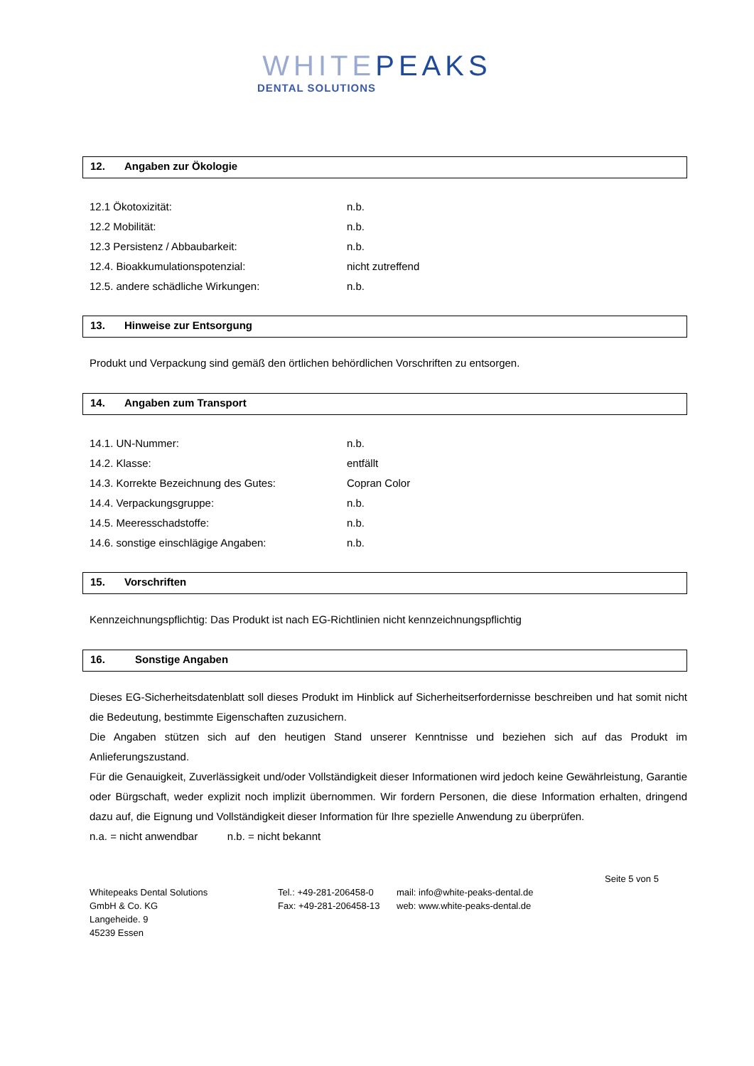WHITEPEAKS
DENTAL SOLUTIONS
12. Angaben zur Ökologie
12.1 Ökotoxizität: n.b.
12.2 Mobilität: n.b.
12.3 Persistenz / Abbaubarkeit: n.b.
12.4. Bioakkumulationspotenzial: nicht zutreffend
12.5. andere schädliche Wirkungen: n.b.
13. Hinweise zur Entsorgung
Produkt und Verpackung sind gemäß den örtlichen behördlichen Vorschriften zu entsorgen.
14. Angaben zum Transport
14.1. UN-Nummer: n.b.
14.2. Klasse: entfällt
14.3. Korrekte Bezeichnung des Gutes: Copran Color
14.4. Verpackungsgruppe: n.b.
14.5. Meeresschadstoffe: n.b.
14.6. sonstige einschlägige Angaben: n.b.
15. Vorschriften
Kennzeichnungspflichtig: Das Produkt ist nach EG-Richtlinien nicht kennzeichnungspflichtig
16. Sonstige Angaben
Dieses EG-Sicherheitsdatenblatt soll dieses Produkt im Hinblick auf Sicherheitserfordernisse beschreiben und hat somit nicht die Bedeutung, bestimmte Eigenschaften zuzusichern.
Die Angaben stützen sich auf den heutigen Stand unserer Kenntnisse und beziehen sich auf das Produkt im Anlieferungszustand.
Für die Genauigkeit, Zuverlässigkeit und/oder Vollständigkeit dieser Informationen wird jedoch keine Gewährleistung, Garantie oder Bürgschaft, weder explizit noch implizit übernommen. Wir fordern Personen, die diese Information erhalten, dringend dazu auf, die Eignung und Vollständigkeit dieser Information für Ihre spezielle Anwendung zu überprüfen.
n.a. = nicht anwendbar n.b. = nicht bekannt
Whitepeaks Dental Solutions
GmbH & Co. KG
Langeheide. 9
45239 Essen
Tel.: +49-281-206458-0
Fax: +49-281-206458-13
mail: info@white-peaks-dental.de
web: www.white-peaks-dental.de
Seite 5 von 5